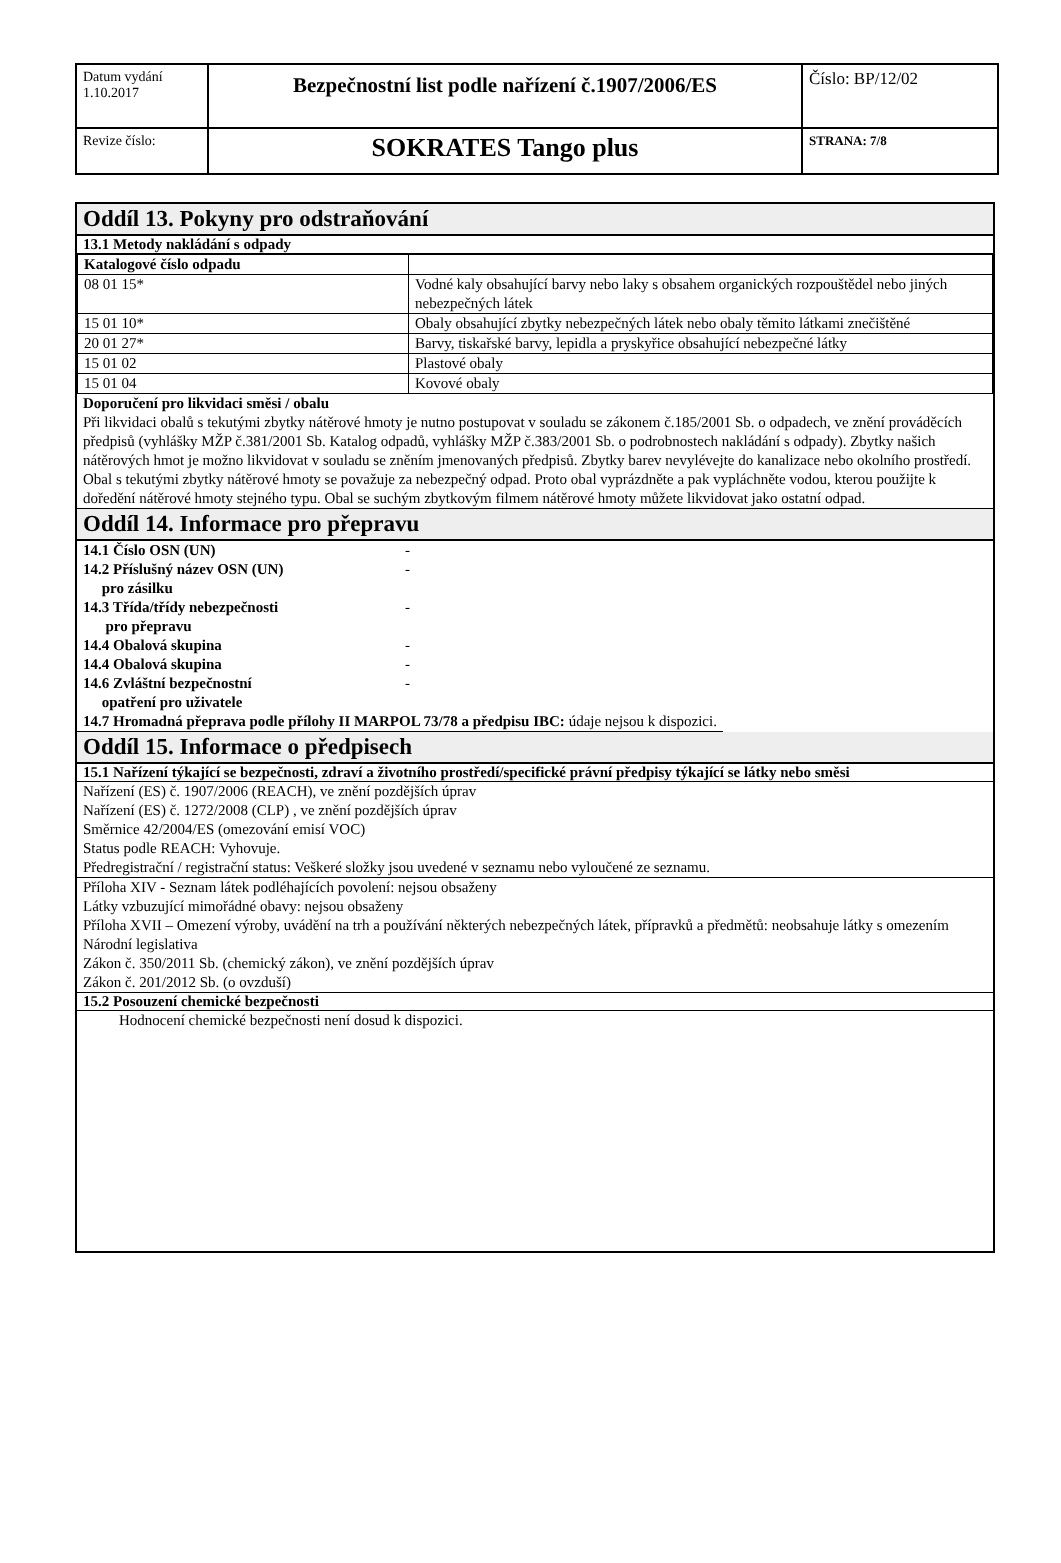| Datum vydání 1.10.2017 | Bezpečnostní list podle nařízení č.1907/2006/ES | Číslo: BP/12/02 |
| Revize číslo: | SOKRATES Tango plus | STRANA: 7/8 |
Oddíl 13. Pokyny pro odstraňování
13.1 Metody nakládání s odpady
| Katalogové číslo odpadu | |
| 08 01 15* | Vodné kaly obsahující barvy nebo laky s obsahem organických rozpouštědel nebo jiných nebezpečných látek |
| 15 01 10* | Obaly obsahující zbytky nebezpečných látek nebo obaly těmito látkami znečištěné |
| 20 01 27* | Barvy, tiskařské barvy, lepidla a pryskyřice obsahující nebezpečné látky |
| 15 01 02 | Plastové obaly |
| 15 01 04 | Kovové obaly |
Doporučení pro likvidaci směsi / obalu
Při likvidaci obalů s tekutými zbytky nátěrové hmoty je nutno postupovat v souladu se zákonem č.185/2001 Sb. o odpadech, ve znění prováděcích předpisů (vyhlášky MŽP č.381/2001 Sb. Katalog odpadů, vyhlášky MŽP č.383/2001 Sb. o podrobnostech nakládání s odpady). Zbytky našich nátěrových hmot je možno likvidovat v souladu se zněním jmenovaných předpisů. Zbytky barev nevylévejte do kanalizace nebo okolního prostředí.
Obal s tekutými zbytky nátěrové hmoty se považuje za nebezpečný odpad. Proto obal vyprázdněte a pak vypláchněte vodou, kterou použijte k doředění nátěrové hmoty stejného typu. Obal se suchým zbytkovým filmem nátěrové hmoty můžete likvidovat jako ostatní odpad.
Oddíl 14. Informace pro přepravu
| 14.1 Číslo OSN (UN) | - |
| 14.2 Příslušný název OSN (UN) pro zásilku | - |
| 14.3 Třída/třídy nebezpečnosti pro přepravu | - |
| 14.4 Obalová skupina | - |
| 14.4 Obalová skupina | - |
| 14.6 Zvláštní bezpečnostní opatření pro uživatele | - |
| 14.7 Hromadná přeprava podle přílohy II MARPOL 73/78 a předpisu IBC: údaje nejsou k dispozici. | |
Oddíl 15. Informace o předpisech
15.1 Nařízení týkající se bezpečnosti, zdraví a životního prostředí/specifické právní předpisy týkající se látky nebo směsi
Nařízení (ES) č. 1907/2006 (REACH), ve znění pozdějších úprav
Nařízení (ES) č. 1272/2008 (CLP) , ve znění pozdějších úprav
Směrnice 42/2004/ES (omezování emisí VOC)
Status podle REACH: Vyhovuje.
Předregistrační / registrační status: Veškeré složky jsou uvedené v seznamu nebo vyloučené ze seznamu.
Příloha XIV - Seznam látek podléhajících povolení: nejsou obsaženy
Látky vzbuzující mimořádné obavy: nejsou obsaženy
Příloha XVII – Omezení výroby, uvádění na trh a používání některých nebezpečných látek, přípravků a předmětů: neobsahuje látky s omezením
Národní legislativa
Zákon č. 350/2011 Sb. (chemický zákon), ve znění pozdějších úprav
Zákon č. 201/2012 Sb. (o ovzduší)
15.2 Posouzení chemické bezpečnosti
Hodnocení chemické bezpečnosti není dosud k dispozici.